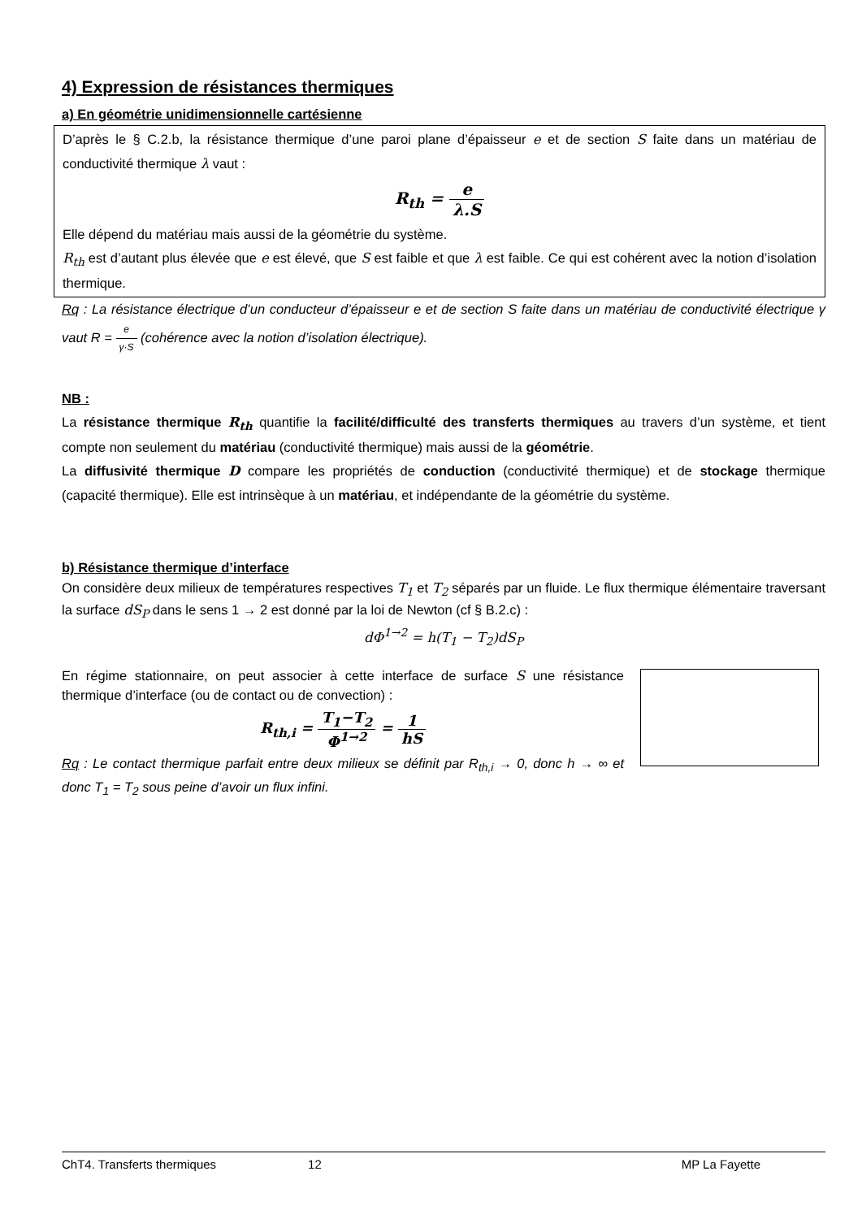4) Expression de résistances thermiques
a) En géométrie unidimensionnelle cartésienne
D’après le § C.2.b, la résistance thermique d’une paroi plane d’épaisseur e et de section S faite dans un matériau de conductivité thermique λ vaut :
R<sub>th</sub> = e λ.S
Elle dépend du matériau mais aussi de la géométrie du système.
R<sub>th</sub> est d’autant plus élevée que e est élevé, que S est faible et que λ est faible. Ce qui est cohérent avec la notion d’isolation thermique.
Rq : La résistance électrique d’un conducteur d’épaisseur e et de section S faite dans un matériau de conductivité électrique γ vaut R = e γ·S (cohérence avec la notion d’isolation électrique).
NB :
La résistance thermique R<sub>th</sub> quantifie la facilité/difficulté des transferts thermiques au travers d’un système, et tient compte non seulement du matériau (conductivité thermique) mais aussi de la géométrie.
La diffusivité thermique D compare les propriétés de conduction (conductivité thermique) et de stockage thermique (capacité thermique). Elle est intrinsèque à un matériau, et indépendante de la géométrie du système.
b) Résistance thermique d’interface
On considère deux milieux de températures respectives T<sub>1</sub> et T<sub>2</sub> séparés par un fluide. Le flux thermique élémentaire traversant la surface dS<sub>P</sub> dans le sens 1 → 2 est donné par la loi de Newton (cf § B.2.c) :
dΦ<sup>1→2</sup> = h(T<sub>1</sub> − T<sub>2</sub>)dS<sub>P</sub>
En régime stationnaire, on peut associer à cette interface de surface S une résistance thermique d’interface (ou de contact ou de convection) :
R<sub>th,i</sub> = T<sub>1</sub>−T<sub>2</sub> Φ<sup>1→2</sup> = 1 hS
Rq : Le contact thermique parfait entre deux milieux se définit par R<sub>th,i</sub> → 0, donc h → ∞ et donc T<sub>1</sub> = T<sub>2</sub> sous peine d’avoir un flux infini.
ChT4. Transferts thermiques 12 MP La Fayette